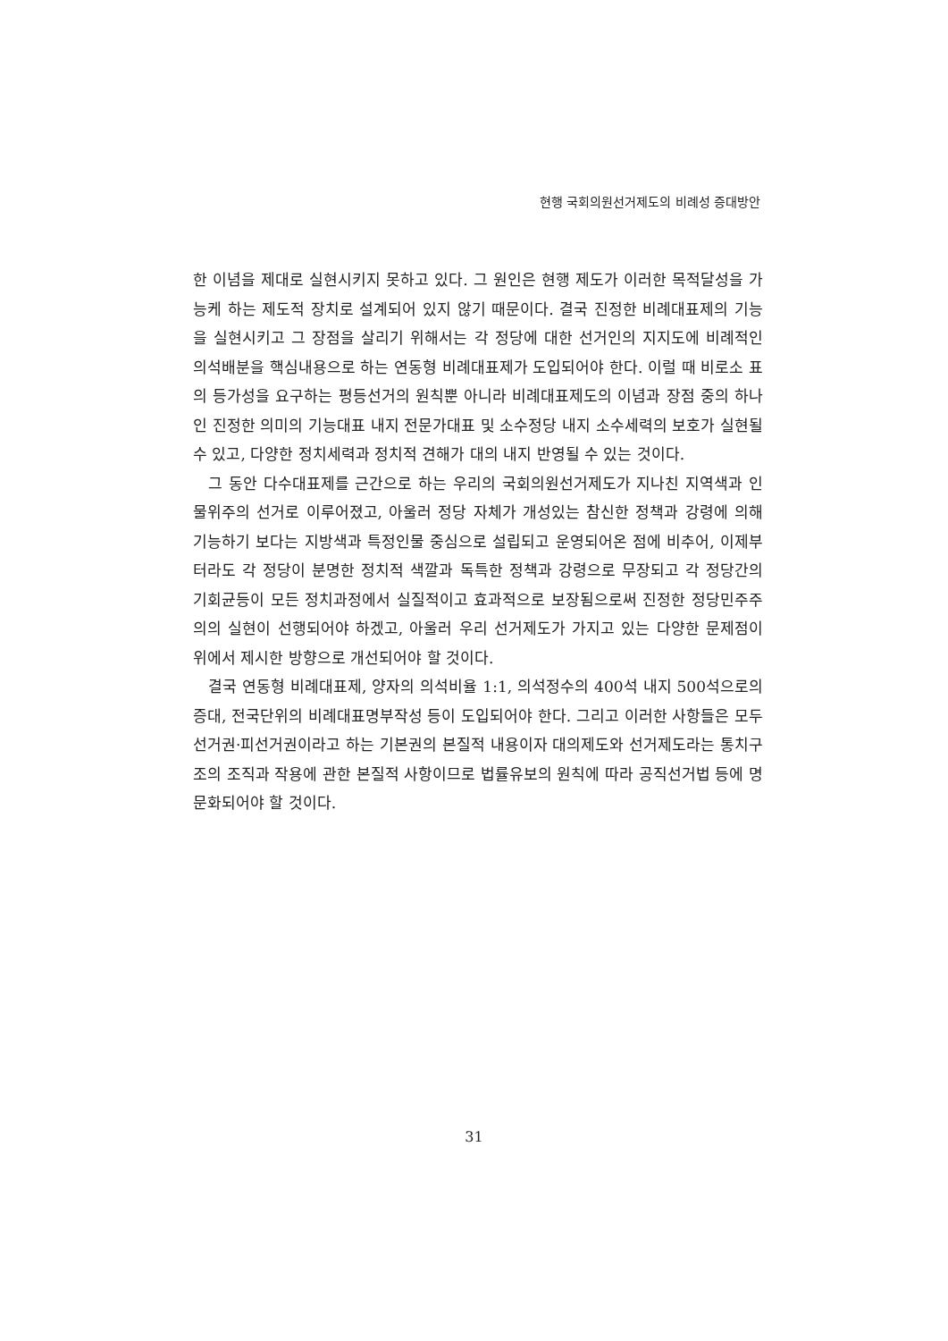현행 국회의원선거제도의 비례성 증대방안
한 이념을 제대로 실현시키지 못하고 있다. 그 원인은 현행 제도가 이러한 목적달성을 가능케 하는 제도적 장치로 설계되어 있지 않기 때문이다. 결국 진정한 비례대표제의 기능을 실현시키고 그 장점을 살리기 위해서는 각 정당에 대한 선거인의 지지도에 비례적인 의석배분을 핵심내용으로 하는 연동형 비례대표제가 도입되어야 한다. 이럴 때 비로소 표의 등가성을 요구하는 평등선거의 원칙뿐 아니라 비례대표제도의 이념과 장점 중의 하나인 진정한 의미의 기능대표 내지 전문가대표 및 소수정당 내지 소수세력의 보호가 실현될 수 있고, 다양한 정치세력과 정치적 견해가 대의 내지 반영될 수 있는 것이다.
그 동안 다수대표제를 근간으로 하는 우리의 국회의원선거제도가 지나친 지역색과 인물위주의 선거로 이루어졌고, 아울러 정당 자체가 개성있는 참신한 정책과 강령에 의해 기능하기 보다는 지방색과 특정인물 중심으로 설립되고 운영되어온 점에 비추어, 이제부터라도 각 정당이 분명한 정치적 색깔과 독특한 정책과 강령으로 무장되고 각 정당간의 기회균등이 모든 정치과정에서 실질적이고 효과적으로 보장됨으로써 진정한 정당민주주의의 실현이 선행되어야 하겠고, 아울러 우리 선거제도가 가지고 있는 다양한 문제점이 위에서 제시한 방향으로 개선되어야 할 것이다.
결국 연동형 비례대표제, 양자의 의석비율 1:1, 의석정수의 400석 내지 500석으로의 증대, 전국단위의 비례대표명부작성 등이 도입되어야 한다. 그리고 이러한 사항들은 모두 선거권·피선거권이라고 하는 기본권의 본질적 내용이자 대의제도와 선거제도라는 통치구조의 조직과 작용에 관한 본질적 사항이므로 법률유보의 원칙에 따라 공직선거법 등에 명문화되어야 할 것이다.
31